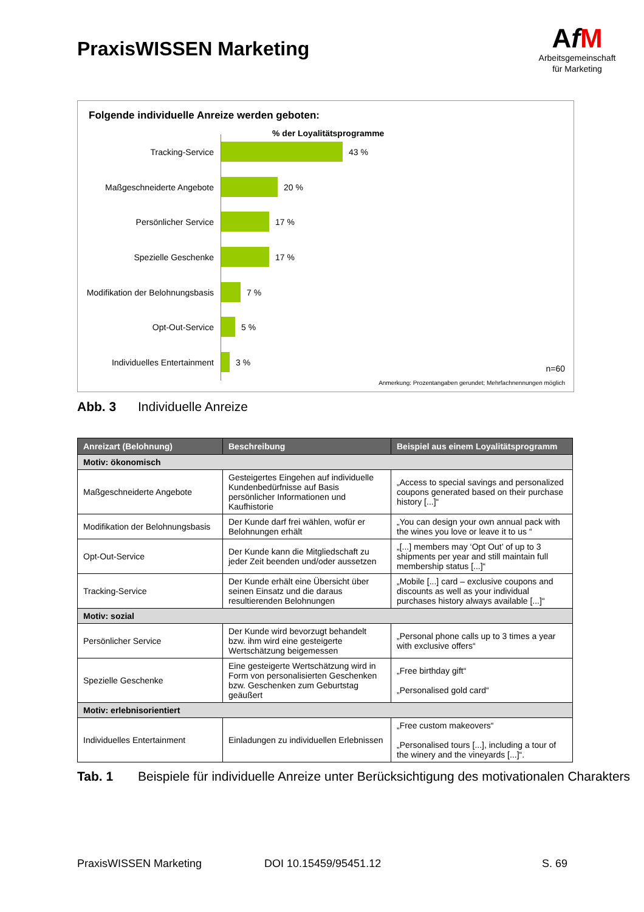PraxisWISSEN Marketing
AfM
Arbeitsgemeinschaft
für Marketing
Folgende individuelle Anreize werden geboten:
% der Loyalitätsprogramme
Tracking-Service 43 %
Maßgeschneiderte Angebote 20 %
Persönlicher Service 17 %
Spezielle Geschenke 17 %
Modifikation der Belohnungsbasis 7 %
Opt-Out-Service 5 %
Individuelles Entertainment 3 %
n=60
Anmerkung: Prozentangaben gerundet; Mehrfachnennungen möglich
Abb. 3 Individuelle Anreize
| Anreizart (Belohnung) | Beschreibung | Beispiel aus einem Loyalitätsprogramm |
| --- | --- | --- |
| Motiv: ökonomisch | | |
| Maßgeschneiderte Angebote | Gesteigertes Eingehen auf individuelle Kundenbedürfnisse auf Basis persönlicher Informationen und Kaufhistorie | „Access to special savings and personalized coupons generated based on their purchase history [...]“ |
| Modifikation der Belohnungsbasis | Der Kunde darf frei wählen, wofür er Belohnungen erhält | „You can design your own annual pack with the wines you love or leave it to us “ |
| Opt-Out-Service | Der Kunde kann die Mitgliedschaft zu jeder Zeit beenden und/oder aussetzen | „[...] members may ‘Opt Out’ of up to 3 shipments per year and still maintain full membership status [...]“ |
| Tracking-Service | Der Kunde erhält eine Übersicht über seinen Einsatz und die daraus resultierenden Belohnungen | „Mobile [...] card – exclusive coupons and discounts as well as your individual purchases history always available [...]“ |
| Motiv: sozial | | |
| Persönlicher Service | Der Kunde wird bevorzugt behandelt bzw. ihm wird eine gesteigerte Wertschätzung beigemessen | „Personal phone calls up to 3 times a year with exclusive offers“ |
| Spezielle Geschenke | Eine gesteigerte Wertschätzung wird in Form von personalisierten Geschenken bzw. Geschenken zum Geburtstag geäußert | „Free birthday gift“ „Personalised gold card“ |
| Motiv: erlebnisorientiert | | |
| Individuelles Entertainment | Einladungen zu individuellen Erlebnissen | „Free custom makeovers“ „Personalised tours [...], including a tour of the winery and the vineyards [...]“. |
Tab. 1 Beispiele für individuelle Anreize unter Berücksichtigung des motivationalen Charakters
PraxisWISSEN Marketing DOI 10.15459/95451.12 S. 69